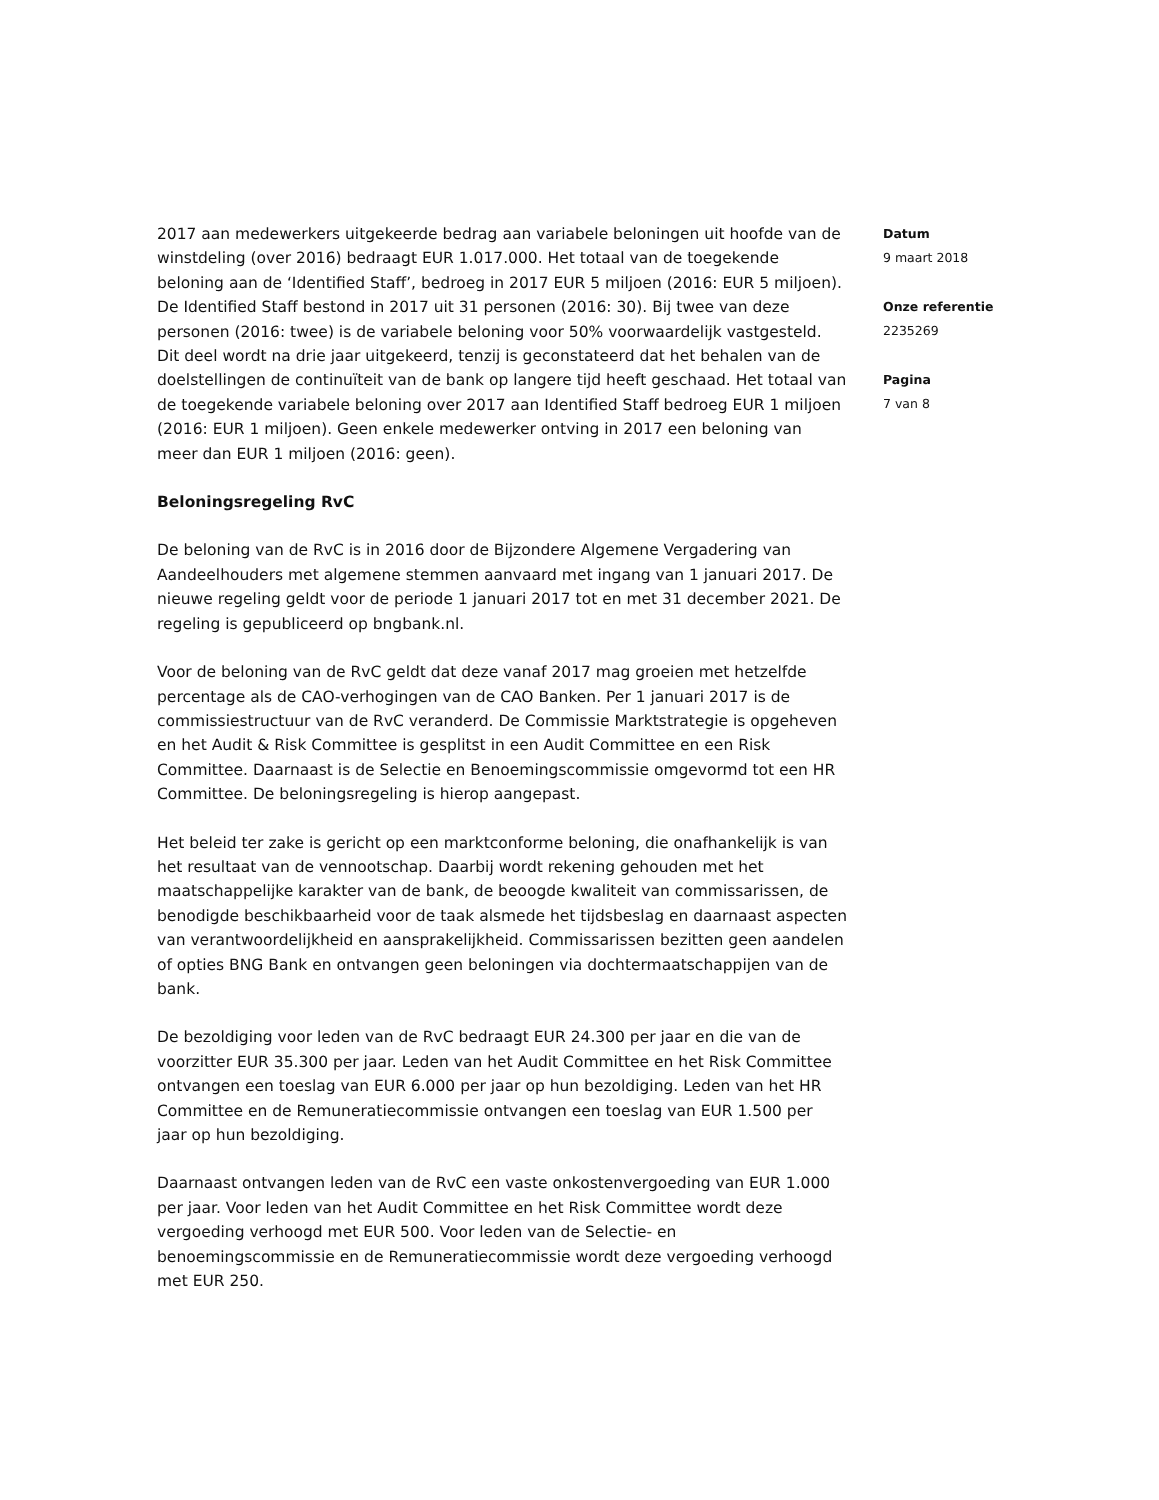2017 aan medewerkers uitgekeerde bedrag aan variabele beloningen uit hoofde van de winstdeling (over 2016) bedraagt EUR 1.017.000. Het totaal van de toegekende beloning aan de ‘Identified Staff’, bedroeg in 2017 EUR 5 miljoen (2016: EUR 5 miljoen). De Identified Staff bestond in 2017 uit 31 personen (2016: 30). Bij twee van deze personen (2016: twee) is de variabele beloning voor 50% voorwaardelijk vastgesteld. Dit deel wordt na drie jaar uitgekeerd, tenzij is geconstateerd dat het behalen van de doelstellingen de continuïteit van de bank op langere tijd heeft geschaad. Het totaal van de toegekende variabele beloning over 2017 aan Identified Staff bedroeg EUR 1 miljoen (2016: EUR 1 miljoen). Geen enkele medewerker ontving in 2017 een beloning van meer dan EUR 1 miljoen (2016: geen).
Beloningsregeling RvC
De beloning van de RvC is in 2016 door de Bijzondere Algemene Vergadering van Aandeelhouders met algemene stemmen aanvaard met ingang van 1 januari 2017. De nieuwe regeling geldt voor de periode 1 januari 2017 tot en met 31 december 2021. De regeling is gepubliceerd op bngbank.nl.
Voor de beloning van de RvC geldt dat deze vanaf 2017 mag groeien met hetzelfde percentage als de CAO-verhogingen van de CAO Banken. Per 1 januari 2017 is de commissiestructuur van de RvC veranderd. De Commissie Marktstrategie is opgeheven en het Audit & Risk Committee is gesplitst in een Audit Committee en een Risk Committee. Daarnaast is de Selectie en Benoemingscommissie omgevormd tot een HR Committee. De beloningsregeling is hierop aangepast.
Het beleid ter zake is gericht op een marktconforme beloning, die onafhankelijk is van het resultaat van de vennootschap. Daarbij wordt rekening gehouden met het maatschappelijke karakter van de bank, de beoogde kwaliteit van commissarissen, de benodigde beschikbaarheid voor de taak alsmede het tijdsbeslag en daarnaast aspecten van verantwoordelijkheid en aansprakelijkheid. Commissarissen bezitten geen aandelen of opties BNG Bank en ontvangen geen beloningen via dochtermaatschappijen van de bank.
De bezoldiging voor leden van de RvC bedraagt EUR 24.300 per jaar en die van de voorzitter EUR 35.300 per jaar. Leden van het Audit Committee en het Risk Committee ontvangen een toeslag van EUR 6.000 per jaar op hun bezoldiging. Leden van het HR Committee en de Remuneratiecommissie ontvangen een toeslag van EUR 1.500 per jaar op hun bezoldiging.
Daarnaast ontvangen leden van de RvC een vaste onkostenvergoeding van EUR 1.000 per jaar. Voor leden van het Audit Committee en het Risk Committee wordt deze vergoeding verhoogd met EUR 500. Voor leden van de Selectie- en benoemingscommissie en de Remuneratiecommissie wordt deze vergoeding verhoogd met EUR 250.
Datum
9 maart 2018
Onze referentie
2235269
Pagina
7 van 8